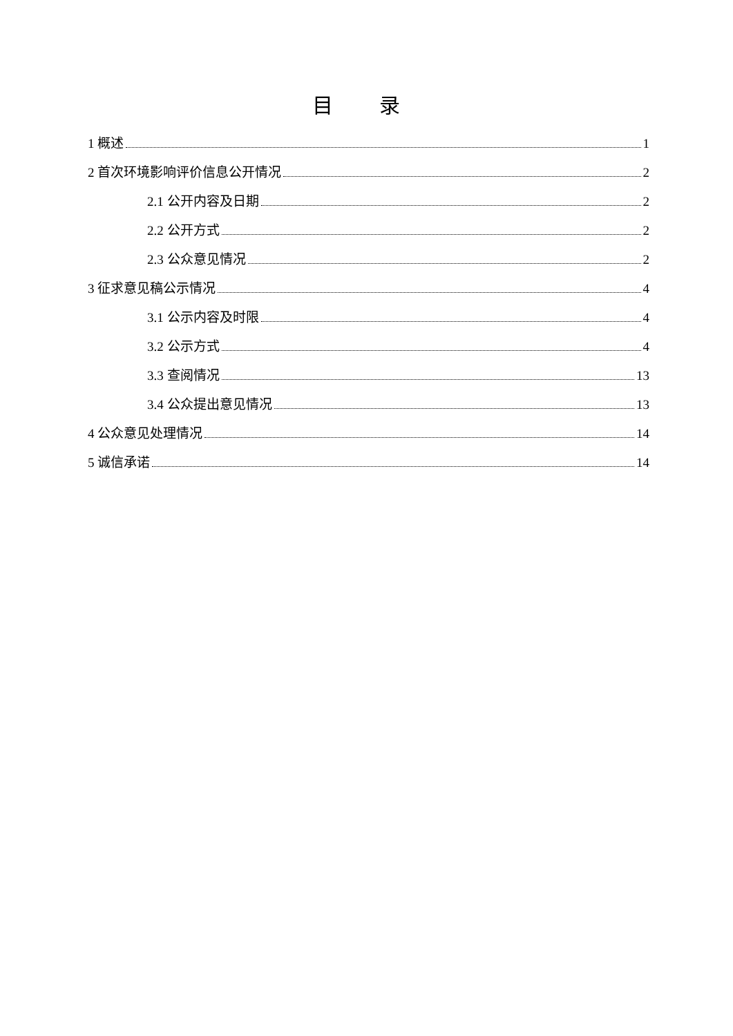目 录
1 概述 1
2 首次环境影响评价信息公开情况 2
2.1 公开内容及日期 2
2.2 公开方式 2
2.3 公众意见情况 2
3 征求意见稿公示情况 4
3.1 公示内容及时限 4
3.2 公示方式 4
3.3 查阅情况 13
3.4 公众提出意见情况 13
4 公众意见处理情况 14
5 诚信承诺 14